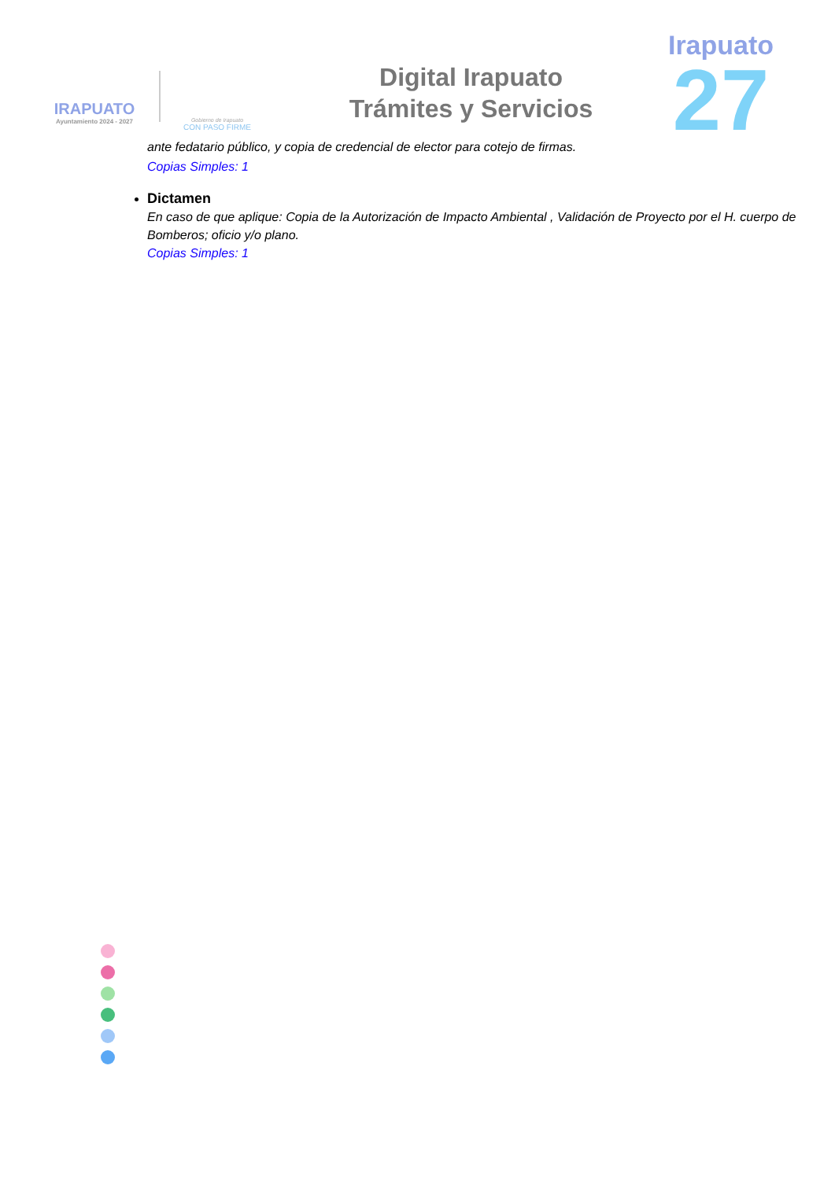IRAPUATO
Ayuntamiento 2024 - 2027
Gobierno de Irapuato
CON PASO FIRME
Digital Irapuato
Trámites y Servicios
Irapuato
27
ante fedatario público, y copia de credencial de elector para cotejo de firmas.
Copias Simples: 1
Dictamen
En caso de que aplique: Copia de la Autorización de Impacto Ambiental , Validación de Proyecto por el H. cuerpo de Bomberos; oficio y/o plano.
Copias Simples: 1